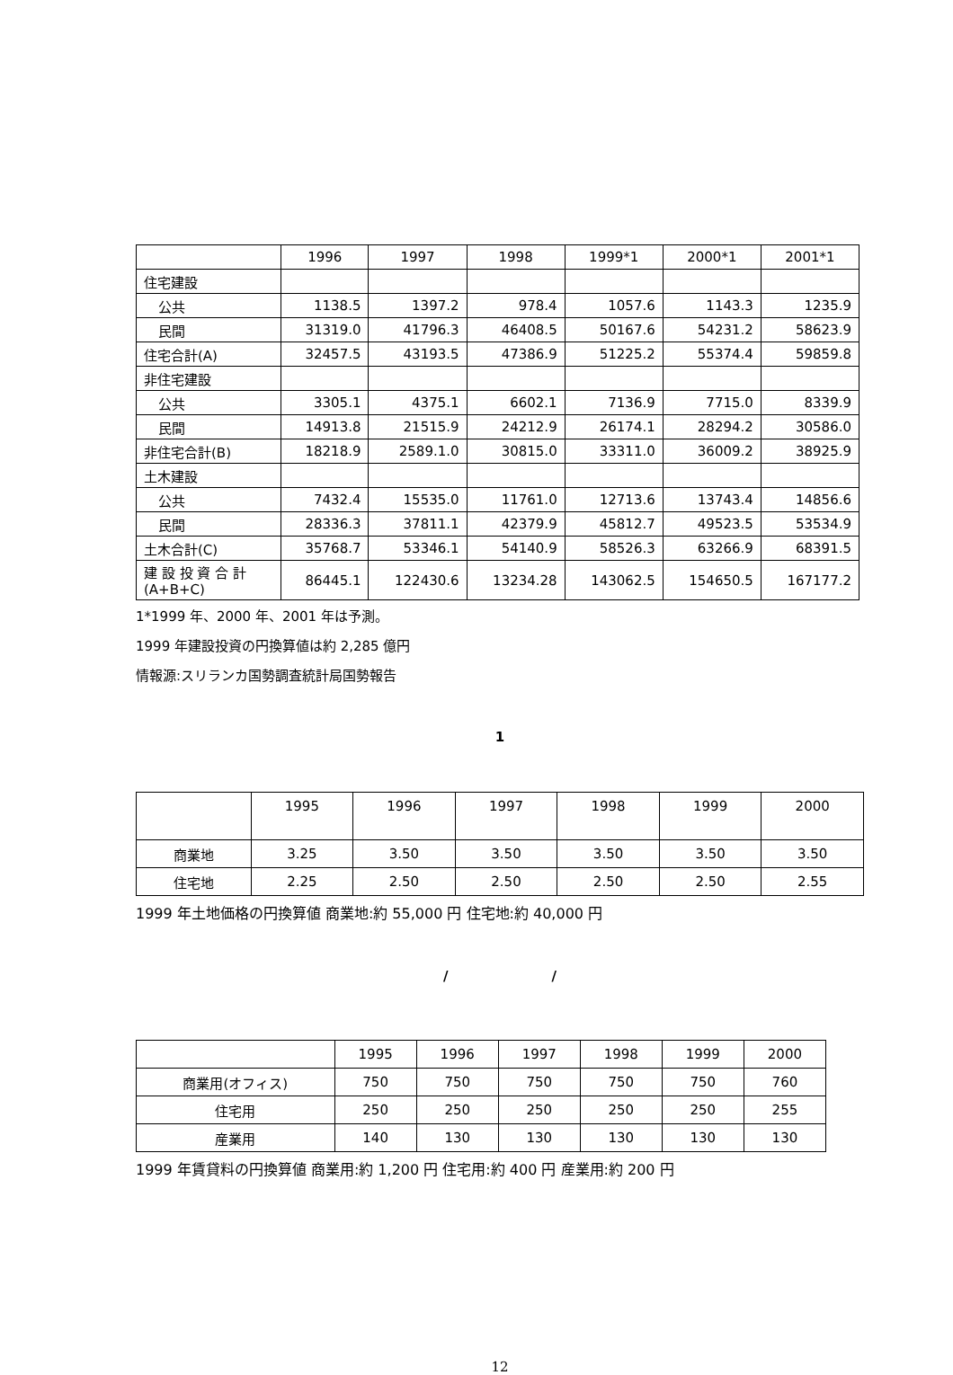| | 1996 | 1997 | 1998 | 1999*1 | 2000*1 | 2001*1 |
| --- | --- | --- | --- | --- | --- | --- |
| 住宅建設 | | | | | | |
| 公共 | 1138.5 | 1397.2 | 978.4 | 1057.6 | 1143.3 | 1235.9 |
| 民間 | 31319.0 | 41796.3 | 46408.5 | 50167.6 | 54231.2 | 58623.9 |
| 住宅合計(A) | 32457.5 | 43193.5 | 47386.9 | 51225.2 | 55374.4 | 59859.8 |
| 非住宅建設 | | | | | | |
| 公共 | 3305.1 | 4375.1 | 6602.1 | 7136.9 | 7715.0 | 8339.9 |
| 民間 | 14913.8 | 21515.9 | 24212.9 | 26174.1 | 28294.2 | 30586.0 |
| 非住宅合計(B) | 18218.9 | 2589.1.0 | 30815.0 | 33311.0 | 36009.2 | 38925.9 |
| 土木建設 | | | | | | |
| 公共 | 7432.4 | 15535.0 | 11761.0 | 12713.6 | 13743.4 | 14856.6 |
| 民間 | 28336.3 | 37811.1 | 42379.9 | 45812.7 | 49523.5 | 53534.9 |
| 土木合計(C) | 35768.7 | 53346.1 | 54140.9 | 58526.3 | 63266.9 | 68391.5 |
| 建 設 投 資 合 計 (A+B+C) | 86445.1 | 122430.6 | 13234.28 | 143062.5 | 154650.5 | 167177.2 |
1*1999 年、2000 年、2001 年は予測。
1999 年建設投資の円換算値は約 2,285 億円
情報源:スリランカ国勢調査統計局国勢報告
1
| | 1995 | 1996 | 1997 | 1998 | 1999 | 2000 |
| --- | --- | --- | --- | --- | --- | --- |
| 商業地 | 3.25 | 3.50 | 3.50 | 3.50 | 3.50 | 3.50 |
| 住宅地 | 2.25 | 2.50 | 2.50 | 2.50 | 2.50 | 2.55 |
1999 年土地価格の円換算値 商業地:約 55,000 円 住宅地:約 40,000 円
/ /
| | 1995 | 1996 | 1997 | 1998 | 1999 | 2000 |
| 商業用(オフィス) | 750 | 750 | 750 | 750 | 750 | 760 |
| 住宅用 | 250 | 250 | 250 | 250 | 250 | 255 |
| 産業用 | 140 | 130 | 130 | 130 | 130 | 130 |
1999 年賃貸料の円換算値 商業用:約 1,200 円 住宅用:約 400 円 産業用:約 200 円
12